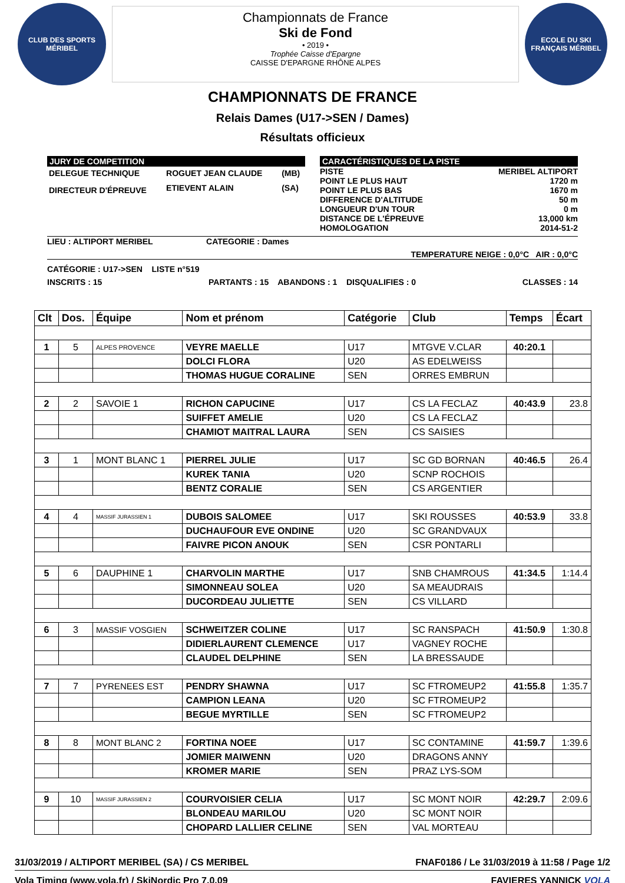CLUB DES SPORTS MÉRIBEL
Championnats de France
Ski de Fond
• 2019 •
Trophée Caisse d'Epargne
CAISSE D'EPARGNE RHÔNE ALPES
ECOLE DU SKI FRANÇAIS MÉRIBEL
CHAMPIONNATS DE FRANCE
Relais Dames (U17->SEN / Dames)
Résultats officieux
JURY DE COMPETITION
| DELEGUE TECHNIQUE | ROGUET JEAN CLAUDE | (MB) |
| DIRECTEUR D'ÉPREUVE | ETIEVENT ALAIN | (SA) |
CARACTÉRISTIQUES DE LA PISTE
PISTE MERIBEL ALTIPORT
POINT LE PLUS HAUT 1720 m
POINT LE PLUS BAS 1670 m
DIFFERENCE D'ALTITUDE 50 m
LONGUEUR D'UN TOUR 0 m
DISTANCE DE L'ÉPREUVE 13,000 km
HOMOLOGATION 2014-51-2
LIEU : ALTIPORT MERIBEL CATEGORIE : Dames
TEMPERATURE NEIGE : 0,0°C AIR : 0,0°C
CATÉGORIE : U17->SEN LISTE n°519
INSCRITS : 15 PARTANTS : 15 ABANDONS : 1 DISQUALIFIES : 0 CLASSES : 14
| Clt | Dos. | Équipe | Nom et prénom | Catégorie | Club | Temps | Écart |
| --- | --- | --- | --- | --- | --- | --- | --- |
| 1 | 5 | ALPES PROVENCE | VEYRE MAELLE | U17 | MTGVE V.CLAR | 40:20.1 | |
| | | | DOLCI FLORA | U20 | AS EDELWEISS | | |
| | | | THOMAS HUGUE CORALINE | SEN | ORRES EMBRUN | | |
| 2 | 2 | SAVOIE 1 | RICHON CAPUCINE | U17 | CS LA FECLAZ | 40:43.9 | 23.8 |
| | | | SUIFFET AMELIE | U20 | CS LA FECLAZ | | |
| | | | CHAMIOT MAITRAL LAURA | SEN | CS SAISIES | | |
| 3 | 1 | MONT BLANC 1 | PIERREL JULIE | U17 | SC GD BORNAN | 40:46.5 | 26.4 |
| | | | KUREK TANIA | U20 | SCNP ROCHOIS | | |
| | | | BENTZ CORALIE | SEN | CS ARGENTIER | | |
| 4 | 4 | MASSIF JURASSIEN 1 | DUBOIS SALOMEE | U17 | SKI ROUSSES | 40:53.9 | 33.8 |
| | | | DUCHAUFOUR EVE ONDINE | U20 | SC GRANDVAUX | | |
| | | | FAIVRE PICON ANOUK | SEN | CSR PONTARLI | | |
| 5 | 6 | DAUPHINE 1 | CHARVOLIN MARTHE | U17 | SNB CHAMROUS | 41:34.5 | 1:14.4 |
| | | | SIMONNEAU SOLEA | U20 | SA MEAUDRAIS | | |
| | | | DUCORDEAU JULIETTE | SEN | CS VILLARD | | |
| 6 | 3 | MASSIF VOSGIEN | SCHWEITZER COLINE | U17 | SC RANSPACH | 41:50.9 | 1:30.8 |
| | | | DIDIERLAURENT CLEMENCE | U17 | VAGNEY ROCHE | | |
| | | | CLAUDEL DELPHINE | SEN | LA BRESSAUDE | | |
| 7 | 7 | PYRENEES EST | PENDRY SHAWNA | U17 | SC FTROMEUP2 | 41:55.8 | 1:35.7 |
| | | | CAMPION LEANA | U20 | SC FTROMEUP2 | | |
| | | | BEGUE MYRTILLE | SEN | SC FTROMEUP2 | | |
| 8 | 8 | MONT BLANC 2 | FORTINA NOEE | U17 | SC CONTAMINE | 41:59.7 | 1:39.6 |
| | | | JOMIER MAIWENN | U20 | DRAGONS ANNY | | |
| | | | KROMER MARIE | SEN | PRAZ LYS-SOM | | |
| 9 | 10 | MASSIF JURASSIEN 2 | COURVOISIER CELIA | U17 | SC MONT NOIR | 42:29.7 | 2:09.6 |
| | | | BLONDEAU MARILOU | U20 | SC MONT NOIR | | |
| | | | CHOPARD LALLIER CELINE | SEN | VAL MORTEAU | | |
31/03/2019 / ALTIPORT MERIBEL (SA) / CS MERIBEL FNAF0186 / Le 31/03/2019 à 11:58 / Page 1/2
Vola Timing (www.vola.fr) / SkiNordic Pro 7.0.09 FAVIERES YANNICK VOLA